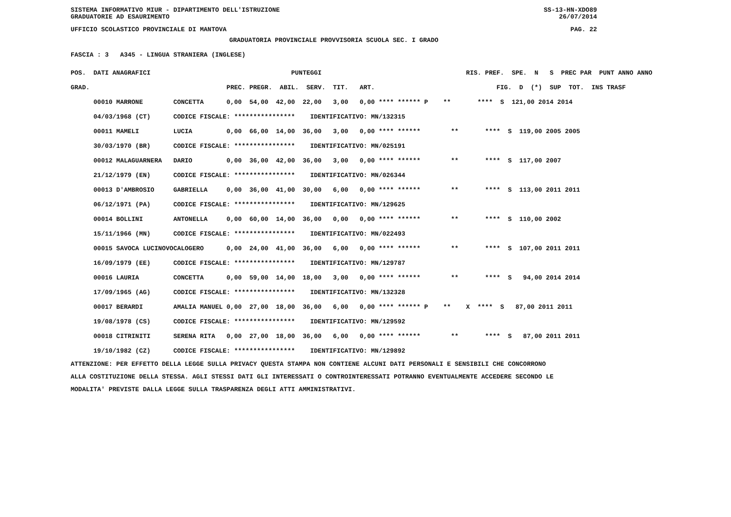SISTEMA INFORMATIVO MIUR - DIPARTIMENTO DELL'ISTRUZIONE SS-13-HN-XDO89
GRADUATORIE AD ESAURIMENTO 26/07/2014
UFFICIO SCOLASTICO PROVINCIALE DI MANTOVA PAG. 22
GRADUATORIA PROVINCIALE PROVVISORIA SCUOLA SEC. I GRADO
FASCIA : 3 A345 - LINGUA STRANIERA (INGLESE)
| POS. DATI ANAGRAFICI | | PUNTEGGI | RIS. PREF. SPE. N S PREC PAR PUNT ANNO ANNO |
| --- | --- | --- | --- |
| GRAD. | | PREC. PREGR. ABIL. SERV. TIT. ART. | FIG. D (*) SUP TOT. INS TRASF |
| 00010 MARRONE | CONCETTA | 0,00 54,00 42,00 22,00 3,00 0,00 **** ****** P | ** **** S 121,00 2014 2014 |
| 04/03/1968 (CT) | CODICE FISCALE: **************** IDENTIFICATIVO: MN/132315 | | |
| 00011 MAMELI | LUCIA | 0,00 66,00 14,00 36,00 3,00 0,00 **** ****** | ** **** S 119,00 2005 2005 |
| 30/03/1970 (BR) | CODICE FISCALE: **************** IDENTIFICATIVO: MN/025191 | | |
| 00012 MALAGUARNERA | DARIO | 0,00 36,00 42,00 36,00 3,00 0,00 **** ****** | ** **** S 117,00 2007 |
| 21/12/1979 (EN) | CODICE FISCALE: **************** IDENTIFICATIVO: MN/026344 | | |
| 00013 D'AMBROSIO | GABRIELLA | 0,00 36,00 41,00 30,00 6,00 0,00 **** ****** | ** **** S 113,00 2011 2011 |
| 06/12/1971 (PA) | CODICE FISCALE: **************** IDENTIFICATIVO: MN/129625 | | |
| 00014 BOLLINI | ANTONELLA | 0,00 60,00 14,00 36,00 0,00 0,00 **** ****** | ** **** S 110,00 2002 |
| 15/11/1966 (MN) | CODICE FISCALE: **************** IDENTIFICATIVO: MN/022493 | | |
| 00015 SAVOCA LUCINOVO | CALOGERO | 0,00 24,00 41,00 36,00 6,00 0,00 **** ****** | ** **** S 107,00 2011 2011 |
| 16/09/1979 (EE) | CODICE FISCALE: **************** IDENTIFICATIVO: MN/129787 | | |
| 00016 LAURIA | CONCETTA | 0,00 59,00 14,00 18,00 3,00 0,00 **** ****** | ** **** S 94,00 2014 2014 |
| 17/09/1965 (AG) | CODICE FISCALE: **************** IDENTIFICATIVO: MN/132328 | | |
| 00017 BERARDI | AMALIA MANUEL | 0,00 27,00 18,00 36,00 6,00 0,00 **** ****** P | ** X **** S 87,00 2011 2011 |
| 19/08/1978 (CS) | CODICE FISCALE: **************** IDENTIFICATIVO: MN/129592 | | |
| 00018 CITRINITI | SERENA RITA | 0,00 27,00 18,00 36,00 6,00 0,00 **** ****** | ** **** S 87,00 2011 2011 |
| 19/10/1982 (CZ) | CODICE FISCALE: **************** IDENTIFICATIVO: MN/129892 | | |
ATTENZIONE: PER EFFETTO DELLA LEGGE SULLA PRIVACY QUESTA STAMPA NON CONTIENE ALCUNI DATI PERSONALI E SENSIBILI CHE CONCORRONO ALLA COSTITUZIONE DELLA STESSA. AGLI STESSI DATI GLI INTERESSATI O CONTROINTERESSATI POTRANNO EVENTUALMENTE ACCEDERE SECONDO LE MODALITA' PREVISTE DALLA LEGGE SULLA TRASPARENZA DEGLI ATTI AMMINISTRATIVI.